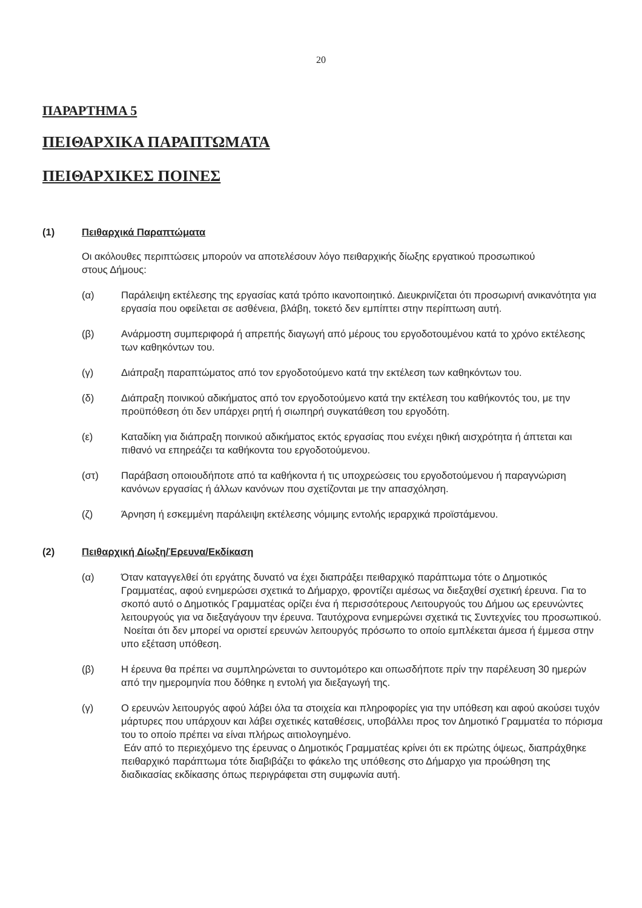20
ΠΑΡΑΡΤΗΜΑ 5
ΠΕΙΘΑΡΧΙΚΑ ΠΑΡΑΠΤΩΜΑΤΑ
ΠΕΙΘΑΡΧΙΚΕΣ ΠΟΙΝΕΣ
(1) Πειθαρχικά Παραπτώματα
Οι ακόλουθες περιπτώσεις μπορούν να αποτελέσουν λόγο πειθαρχικής δίωξης εργατικού προσωπικού στους Δήμους:
(α) Παράλειψη εκτέλεσης της εργασίας κατά τρόπο ικανοποιητικό. Διευκρινίζεται ότι προσωρινή ανικανότητα για εργασία που οφείλεται σε ασθένεια, βλάβη, τοκετό δεν εμπίπτει στην περίπτωση αυτή.
(β) Ανάρμοστη συμπεριφορά ή απρεπής διαγωγή από μέρους του εργοδοτουμένου κατά το χρόνο εκτέλεσης των καθηκόντων του.
(γ) Διάπραξη παραπτώματος από τον εργοδοτούμενο κατά την εκτέλεση των καθηκόντων του.
(δ) Διάπραξη ποινικού αδικήματος από τον εργοδοτούμενο κατά την εκτέλεση του καθήκοντός του, με την προϋπόθεση ότι δεν υπάρχει ρητή ή σιωπηρή συγκατάθεση του εργοδότη.
(ε) Καταδίκη για διάπραξη ποινικού αδικήματος εκτός εργασίας που ενέχει ηθική αισχρότητα ή άπτεται και πιθανό να επηρεάζει τα καθήκοντα του εργοδοτούμενου.
(στ) Παράβαση οποιουδήποτε από τα καθήκοντα ή τις υποχρεώσεις του εργοδοτούμενου ή παραγνώριση κανόνων εργασίας ή άλλων κανόνων που σχετίζονται με την απασχόληση.
(ζ) Άρνηση ή εσκεμμένη παράλειψη εκτέλεσης νόμιμης εντολής ιεραρχικά προϊστάμενου.
(2) Πειθαρχική Δίωξη/Έρευνα/Εκδίκαση
(α) Όταν καταγγελθεί ότι εργάτης δυνατό να έχει διαπράξει πειθαρχικό παράπτωμα τότε ο Δημοτικός Γραμματέας, αφού ενημερώσει σχετικά το Δήμαρχο, φροντίζει αμέσως να διεξαχθεί σχετική έρευνα. Για το σκοπό αυτό ο Δημοτικός Γραμματέας ορίζει ένα ή περισσότερους Λειτουργούς του Δήμου ως ερευνώντες λειτουργούς για να διεξαγάγουν την έρευνα. Ταυτόχρονα ενημερώνει σχετικά τις Συντεχνίες του προσωπικού.
Νοείται ότι δεν μπορεί να οριστεί ερευνών λειτουργός πρόσωπο το οποίο εμπλέκεται άμεσα ή έμμεσα στην υπο εξέταση υπόθεση.
(β) Η έρευνα θα πρέπει να συμπληρώνεται το συντομότερο και οπωσδήποτε πρίν την παρέλευση 30 ημερών από την ημερομηνία που δόθηκε η εντολή για διεξαγωγή της.
(γ) Ο ερευνών λειτουργός αφού λάβει όλα τα στοιχεία και πληροφορίες για την υπόθεση και αφού ακούσει τυχόν μάρτυρες που υπάρχουν και λάβει σχετικές καταθέσεις, υποβάλλει προς τον Δημοτικό Γραμματέα το πόρισμα του το οποίο πρέπει να είναι πλήρως αιτιολογημένο.
Εάν από το περιεχόμενο της έρευνας ο Δημοτικός Γραμματέας κρίνει ότι εκ πρώτης όψεως, διαπράχθηκε πειθαρχικό παράπτωμα τότε διαβιβάζει το φάκελο της υπόθεσης στο Δήμαρχο για προώθηση της διαδικασίας εκδίκασης όπως περιγράφεται στη συμφωνία αυτή.